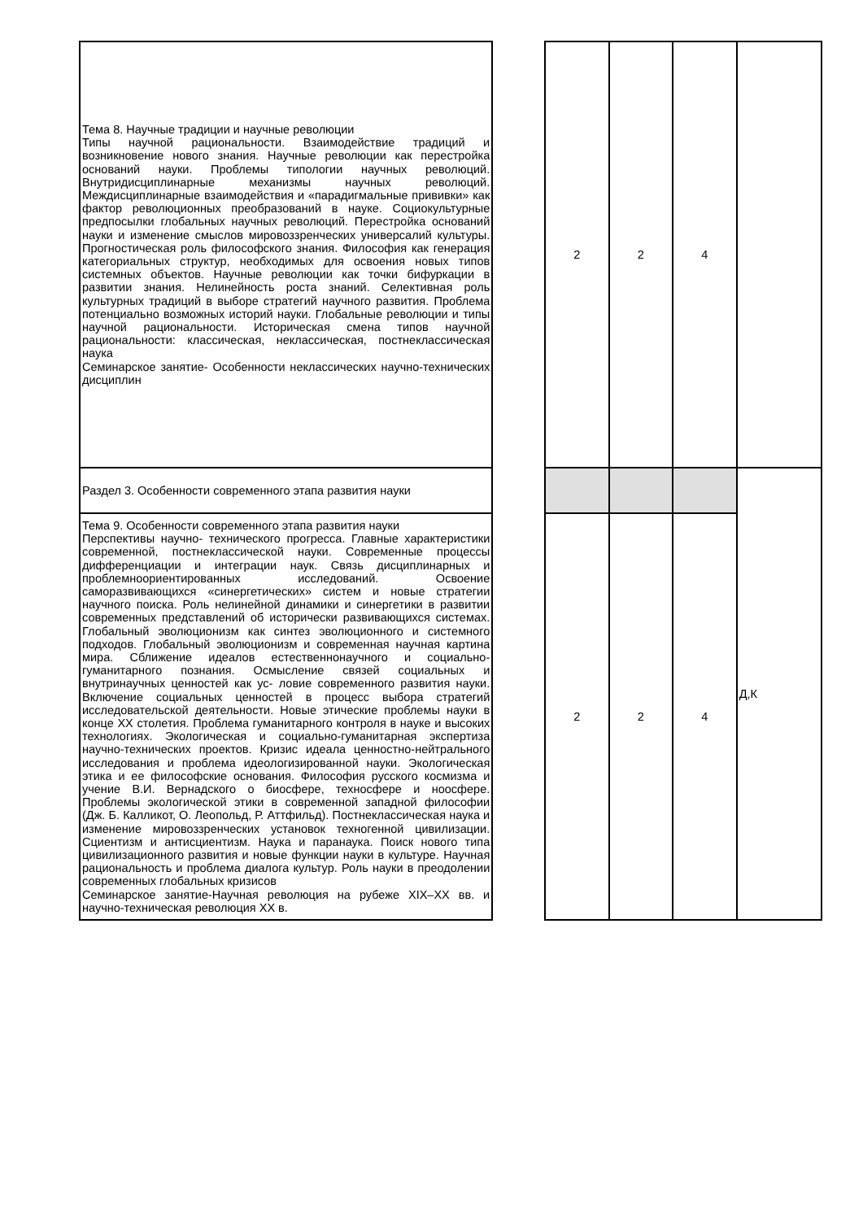| Тема 8. Научные традиции и научные революции Типы научной рациональности. Взаимодействие традиций и возникновение нового знания. Научные революции как перестройка оснований науки. Проблемы типологии научных революций. Внутридисциплинарные механизмы научных революций. Междисциплинарные взаимодействия и «парадигмальные прививки» как фактор революционных преобразований в науке. Социокультурные предпосылки глобальных научных революций. Перестройка оснований науки и изменение смыслов мировоззренческих универсалий культуры. Прогностическая роль философского знания. Философия как генерация категориальных структур, необходимых для освоения новых типов системных объектов. Научные революции как точки бифуркации в развитии знания. Нелинейность роста знаний. Селективная роль культурных традиций в выборе стратегий научного развития. Проблема потенциально возможных историй науки. Глобальные революции и типы научной рациональности. Историческая смена типов научной рациональности: классическая, неклассическая, постнеклассическая наука Семинарское занятие- Особенности неклассических научно-технических дисциплин | | 2 | 2 | 4 | |
| Раздел 3. Особенности современного этапа развития науки | | | | | Д,К |
| Тема 9. Особенности современного этапа развития науки Перспективы научно- технического прогресса. Главные характеристики современной, постнеклассической науки. Современные процессы дифференциации и интеграции наук. Связь дисциплинарных и проблемноориентированных исследований. Освоение саморазвивающихся «синергетических» систем и новые стратегии научного поиска. Роль нелинейной динамики и синергетики в развитии современных представлений об исторически развивающихся системах. Глобальный эволюционизм как синтез эволюционного и системного подходов. Глобальный эволюционизм и современная научная картина мира. Сближение идеалов естественнонаучного и социально-гуманитарного познания. Осмысление связей социальных и внутринаучных ценностей как ус- ловие современного развития науки. Включение социальных ценностей в процесс выбора стратегий исследовательской деятельности. Новые этические проблемы науки в конце XX столетия. Проблема гуманитарного контроля в науке и высоких технологиях. Экологическая и социально-гуманитарная экспертиза научно-технических проектов. Кризис идеала ценностно-нейтрального исследования и проблема идеологизированной науки. Экологическая этика и ее философские основания. Философия русского космизма и учение В.И. Вернадского о биосфере, техносфере и ноосфере. Проблемы экологической этики в современной западной философии (Дж. Б. Калликот, О. Леопольд, Р. Аттфильд). Постнеклассическая наука и изменение мировоззренческих установок техногенной цивилизации. Сциентизм и антисциентизм. Наука и паранаука. Поиск нового типа цивилизационного развития и новые функции науки в культуре. Научная рациональность и проблема диалога культур. Роль науки в преодолении современных глобальных кризисов Семинарское занятие-Научная революция на рубеже XIX–XX вв. и научно-техническая революция XX в. | | 2 | 2 | 4 | |